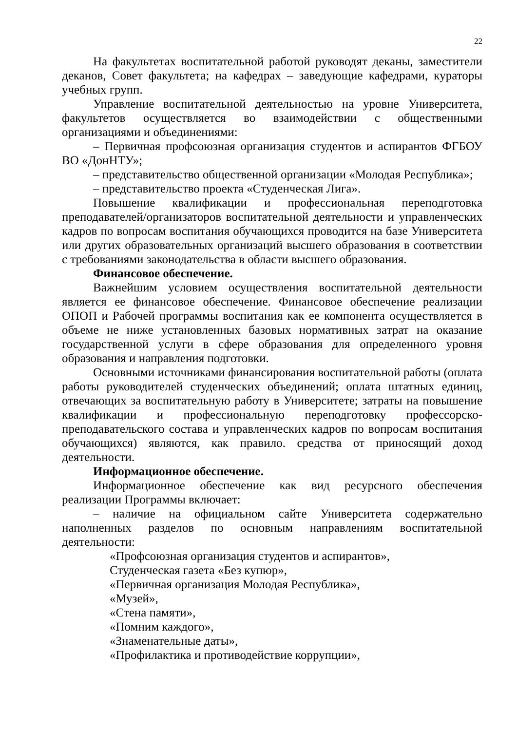22
На факультетах воспитательной работой руководят деканы, заместители деканов, Совет факультета; на кафедрах – заведующие кафедрами, кураторы учебных групп.
Управление воспитательной деятельностью на уровне Университета, факультетов осуществляется во взаимодействии с общественными организациями и объединениями:
– Первичная профсоюзная организация студентов и аспирантов ФГБОУ ВО «ДонНТУ»;
– представительство общественной организации «Молодая Республика»;
– представительство проекта «Студенческая Лига».
Повышение квалификации и профессиональная переподготовка преподавателей/организаторов воспитательной деятельности и управленческих кадров по вопросам воспитания обучающихся проводится на базе Университета или других образовательных организаций высшего образования в соответствии с требованиями законодательства в области высшего образования.
Финансовое обеспечение.
Важнейшим условием осуществления воспитательной деятельности является ее финансовое обеспечение. Финансовое обеспечение реализации ОПОП и Рабочей программы воспитания как ее компонента осуществляется в объеме не ниже установленных базовых нормативных затрат на оказание государственной услуги в сфере образования для определенного уровня образования и направления подготовки.
Основными источниками финансирования воспитательной работы (оплата работы руководителей студенческих объединений; оплата штатных единиц, отвечающих за воспитательную работу в Университете; затраты на повышение квалификации и профессиональную переподготовку профессорско-преподавательского состава и управленческих кадров по вопросам воспитания обучающихся) являются, как правило. средства от приносящий доход деятельности.
Информационное обеспечение.
Информационное обеспечение как вид ресурсного обеспечения реализации Программы включает:
– наличие на официальном сайте Университета содержательно наполненных разделов по основным направлениям воспитательной деятельности:
«Профсоюзная организация студентов и аспирантов»,
Студенческая газета «Без купюр»,
«Первичная организация Молодая Республика»,
«Музей»,
«Стена памяти»,
«Помним каждого»,
«Знаменательные даты»,
«Профилактика и противодействие коррупции»,